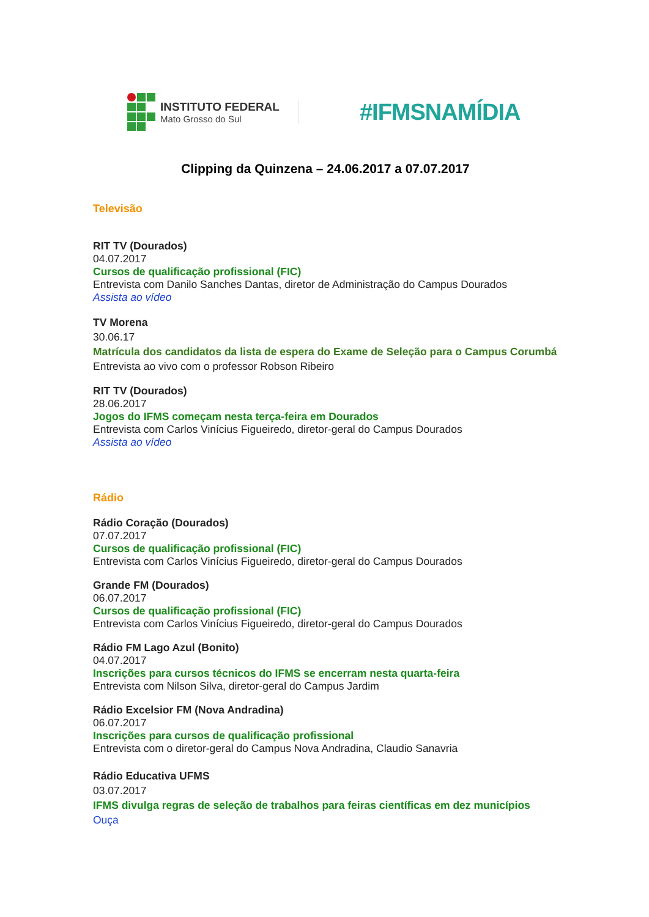INSTITUTO FEDERAL
Mato Grosso do Sul
#IFMSNAMÍDIA
Clipping da Quinzena – 24.06.2017 a 07.07.2017
Televisão
RIT TV (Dourados)
04.07.2017
Cursos de qualificação profissional (FIC)
Entrevista com Danilo Sanches Dantas, diretor de Administração do Campus Dourados
Assista ao vídeo
TV Morena
30.06.17
Matrícula dos candidatos da lista de espera do Exame de Seleção para o Campus Corumbá
Entrevista ao vivo com o professor Robson Ribeiro
RIT TV (Dourados)
28.06.2017
Jogos do IFMS começam nesta terça-feira em Dourados
Entrevista com Carlos Vinícius Figueiredo, diretor-geral do Campus Dourados
Assista ao vídeo
Rádio
Rádio Coração (Dourados)
07.07.2017
Cursos de qualificação profissional (FIC)
Entrevista com Carlos Vinícius Figueiredo, diretor-geral do Campus Dourados
Grande FM (Dourados)
06.07.2017
Cursos de qualificação profissional (FIC)
Entrevista com Carlos Vinícius Figueiredo, diretor-geral do Campus Dourados
Rádio FM Lago Azul (Bonito)
04.07.2017
Inscrições para cursos técnicos do IFMS se encerram nesta quarta-feira
Entrevista com Nilson Silva, diretor-geral do Campus Jardim
Rádio Excelsior FM (Nova Andradina)
06.07.2017
Inscrições para cursos de qualificação profissional
Entrevista com o diretor-geral do Campus Nova Andradina, Claudio Sanavria
Rádio Educativa UFMS
03.07.2017
IFMS divulga regras de seleção de trabalhos para feiras científicas em dez municípios
Ouça